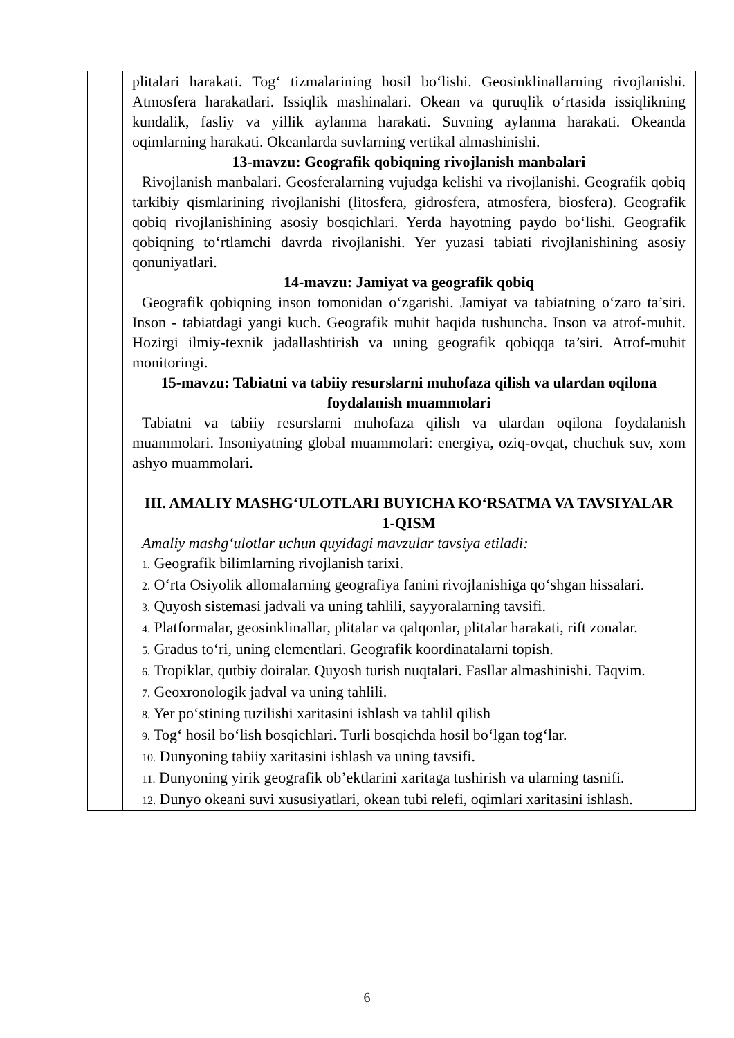| | plitalari harakati. Tog‘ tizmalarining hosil bo‘lishi. Geosinklinallarning rivojlanishi. Atmosfera harakatlari. Issiqlik mashinalari. Okean va quruqlik o‘rtasida issiqlikning kundalik, fasliy va yillik aylanma harakati. Suvning aylanma harakati. Okeanda oqimlarning harakati. Okeanlarda suvlarning vertikal almashinishi. 13-mavzu: Geografik qobiqning rivojlanish manbalari Rivojlanish manbalari. Geosferalarning vujudga kelishi va rivojlanishi. Geografik qobiq tarkibiy qismlarining rivojlanishi (litosfera, gidrosfera, atmosfera, biosfera). Geografik qobiq rivojlanishining asosiy bosqichlari. Yerda hayotning paydo bo‘lishi. Geografik qobiqning to‘rtlamchi davrda rivojlanishi. Yer yuzasi tabiati rivojlanishining asosiy qonuniyatlari. 14-mavzu: Jamiyat va geografik qobiq Geografik qobiqning inson tomonidan o‘zgarishi. Jamiyat va tabiatning o‘zaro ta’siri. Inson - tabiatdagi yangi kuch. Geografik muhit haqida tushuncha. Inson va atrof-muhit. Hozirgi ilmiy-texnik jadallashtirish va uning geografik qobiqqa ta’siri. Atrof-muhit monitoringi. 15-mavzu: Tabiatni va tabiiy resurslarni muhofaza qilish va ulardan oqilona foydalanish muammolari Tabiatni va tabiiy resurslarni muhofaza qilish va ulardan oqilona foydalanish muammolari. Insoniyatning global muammolari: energiya, oziq-ovqat, chuchuk suv, xom ashyo muammolari. III. AMALIY MASHG‘ULOTLARI BUYICHA KO‘RSATMA VA TAVSIYALAR 1-QISM Amaliy mashg‘ulotlar uchun quyidagi mavzular tavsiya etiladi: 1. Geografik bilimlarning rivojlanish tarixi. 2. O‘rta Osiyolik allomalarning geografiya fanini rivojlanishiga qo‘shgan hissalari. 3. Quyosh sistemasi jadvali va uning tahlili, sayyoralarning tavsifi. 4. Platformalar, geosinklinallar, plitalar va qalqonlar, plitalar harakati, rift zonalar. 5. Gradus to‘ri, uning elementlari. Geografik koordinatalarni topish. 6. Tropiklar, qutbiy doiralar. Quyosh turish nuqtalari. Fasllar almashinishi. Taqvim. 7. Geoxronologik jadval va uning tahlili. 8. Yer po‘stining tuzilishi xaritasini ishlash va tahlil qilish 9. Tog‘ hosil bo‘lish bosqichlari. Turli bosqichda hosil bo‘lgan tog‘lar. 10. Dunyoning tabiiy xaritasini ishlash va uning tavsifi. 11. Dunyoning yirik geografik ob’ektlarini xaritaga tushirish va ularning tasnifi. 12. Dunyo okeani suvi xususiyatlari, okean tubi relefi, oqimlari xaritasini ishlash. |
6